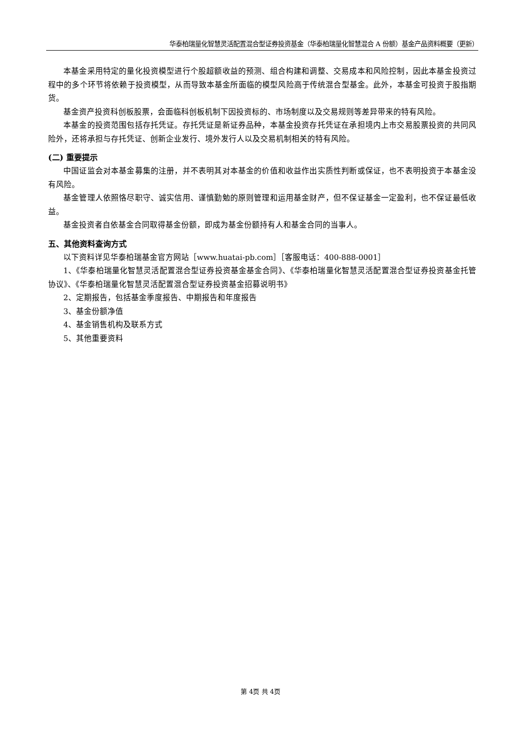华泰柏瑞量化智慧灵活配置混合型证券投资基金（华泰柏瑞量化智慧混合 A 份额）基金产品资料概要（更新）
本基金采用特定的量化投资模型进行个股超额收益的预测、组合构建和调整、交易成本和风险控制，因此本基金投资过程中的多个环节将依赖于投资模型，从而导致本基金所面临的模型风险高于传统混合型基金。此外，本基金可投资于股指期货。
基金资产投资科创板股票，会面临科创板机制下因投资标的、市场制度以及交易规则等差异带来的特有风险。
本基金的投资范围包括存托凭证。存托凭证是新证券品种，本基金投资存托凭证在承担境内上市交易股票投资的共同风险外，还将承担与存托凭证、创新企业发行、境外发行人以及交易机制相关的特有风险。
(二) 重要提示
中国证监会对本基金募集的注册，并不表明其对本基金的价值和收益作出实质性判断或保证，也不表明投资于本基金没有风险。
基金管理人依照恪尽职守、诚实信用、谨慎勤勉的原则管理和运用基金财产，但不保证基金一定盈利，也不保证最低收益。
基金投资者自依基金合同取得基金份额，即成为基金份额持有人和基金合同的当事人。
五、其他资料查询方式
以下资料详见华泰柏瑞基金官方网站［www.huatai-pb.com］［客服电话：400-888-0001］
1、《华泰柏瑞量化智慧灵活配置混合型证券投资基金基金合同》、《华泰柏瑞量化智慧灵活配置混合型证券投资基金托管协议》、《华泰柏瑞量化智慧灵活配置混合型证券投资基金招募说明书》
2、定期报告，包括基金季度报告、中期报告和年度报告
3、基金份额净值
4、基金销售机构及联系方式
5、其他重要资料
第 4页 共 4页